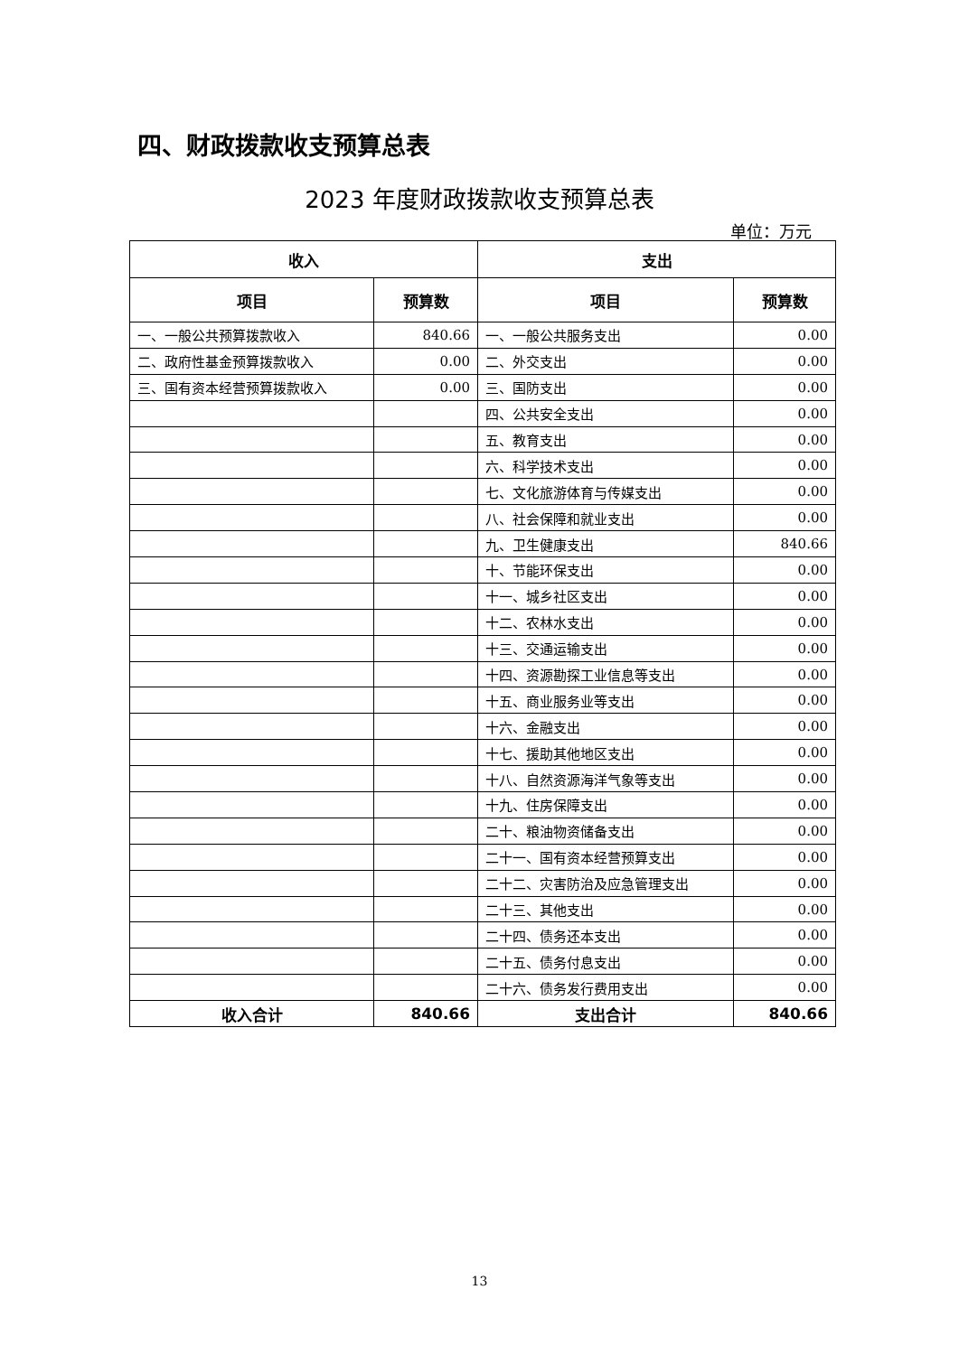四、财政拨款收支预算总表
2023 年度财政拨款收支预算总表
单位：万元
| 收入 | | 支出 | |
| --- | --- | --- | --- |
| 项目 | 预算数 | 项目 | 预算数 |
| 一、一般公共预算拨款收入 | 840.66 | 一、一般公共服务支出 | 0.00 |
| 二、政府性基金预算拨款收入 | 0.00 | 二、外交支出 | 0.00 |
| 三、国有资本经营预算拨款收入 | 0.00 | 三、国防支出 | 0.00 |
| | | 四、公共安全支出 | 0.00 |
| | | 五、教育支出 | 0.00 |
| | | 六、科学技术支出 | 0.00 |
| | | 七、文化旅游体育与传媒支出 | 0.00 |
| | | 八、社会保障和就业支出 | 0.00 |
| | | 九、卫生健康支出 | 840.66 |
| | | 十、节能环保支出 | 0.00 |
| | | 十一、城乡社区支出 | 0.00 |
| | | 十二、农林水支出 | 0.00 |
| | | 十三、交通运输支出 | 0.00 |
| | | 十四、资源勘探工业信息等支出 | 0.00 |
| | | 十五、商业服务业等支出 | 0.00 |
| | | 十六、金融支出 | 0.00 |
| | | 十七、援助其他地区支出 | 0.00 |
| | | 十八、自然资源海洋气象等支出 | 0.00 |
| | | 十九、住房保障支出 | 0.00 |
| | | 二十、粮油物资储备支出 | 0.00 |
| | | 二十一、国有资本经营预算支出 | 0.00 |
| | | 二十二、灾害防治及应急管理支出 | 0.00 |
| | | 二十三、其他支出 | 0.00 |
| | | 二十四、债务还本支出 | 0.00 |
| | | 二十五、债务付息支出 | 0.00 |
| | | 二十六、债务发行费用支出 | 0.00 |
| 收入合计 | 840.66 | 支出合计 | 840.66 |
13